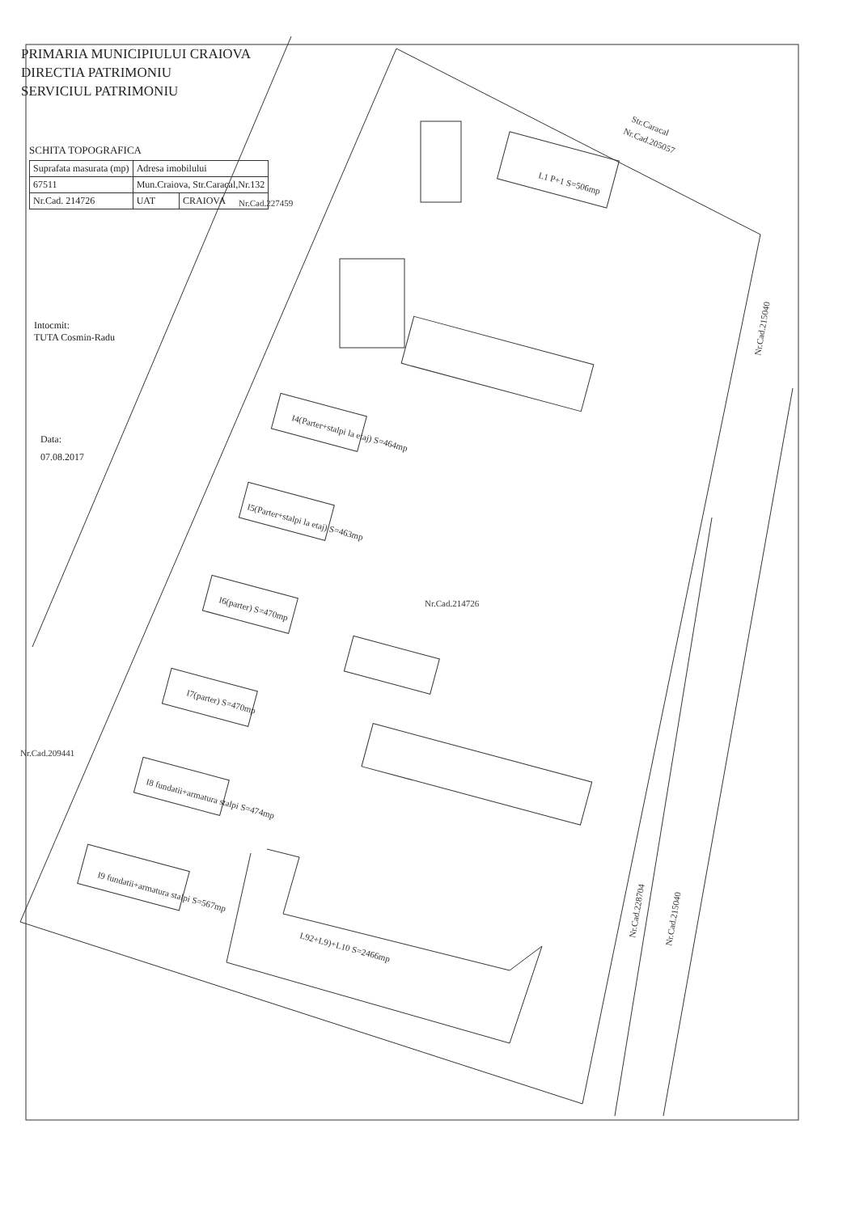Str.Caracal
Nr.Cad.205057
Nr.Cad.227459
Nr.Cad.214726
Nr.Cad.209441
Nr.Cad.215040
Nr.Cad.228704
Nr.Cad.215040
L1 P+1 S=506mp
I4(Parter+stalpi la etaj) S=464mp
I5(Parter+stalpi la etaj) S=463mp
I6(parter) S=470mp
I7(parter) S=470mp
I8 fundatii+armatura stalpi S=474mp
I9 fundatii+armatura stalpi S=567mp
L92+L9)+L10 S=2466mp
PRIMARIA MUNICIPIULUI CRAIOVA
DIRECTIA PATRIMONIU
SERVICIUL PATRIMONIU
SCHITA TOPOGRAFICA
| Suprafata masurata (mp) | Adresa imobilului | |
| 67511 | Mun.Craiova, Str.Caracal,Nr.132 | |
| Nr.Cad. 214726 | UAT | CRAIOVA |
Intocmit:
TUTA Cosmin-Radu
Data:
07.08.2017